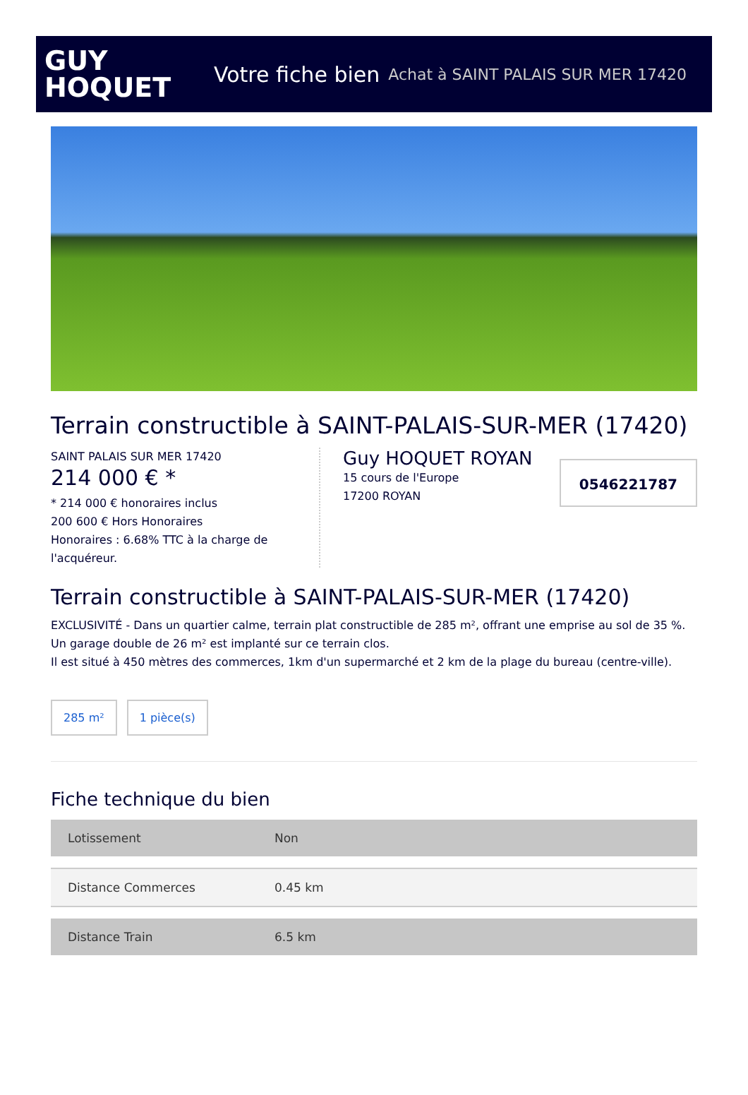GUY
HOQUET
Votre fiche bien Achat à SAINT PALAIS SUR MER 17420
Terrain constructible à SAINT-PALAIS-SUR-MER (17420)
SAINT PALAIS SUR MER 17420
214 000 € *
* 214 000 € honoraires inclus
200 600 € Hors Honoraires
Honoraires : 6.68% TTC à la charge de l'acquéreur.
Guy HOQUET ROYAN
15 cours de l'Europe
17200 ROYAN
0546221787
Terrain constructible à SAINT-PALAIS-SUR-MER (17420)
EXCLUSIVITÉ - Dans un quartier calme, terrain plat constructible de 285 m², offrant une emprise au sol de 35 %.
Un garage double de 26 m² est implanté sur ce terrain clos.
Il est situé à 450 mètres des commerces, 1km d'un supermarché et 2 km de la plage du bureau (centre-ville).
285 m² 1 pièce(s)
Fiche technique du bien
| Lotissement | Non |
| Distance Commerces | 0.45 km |
| Distance Train | 6.5 km |